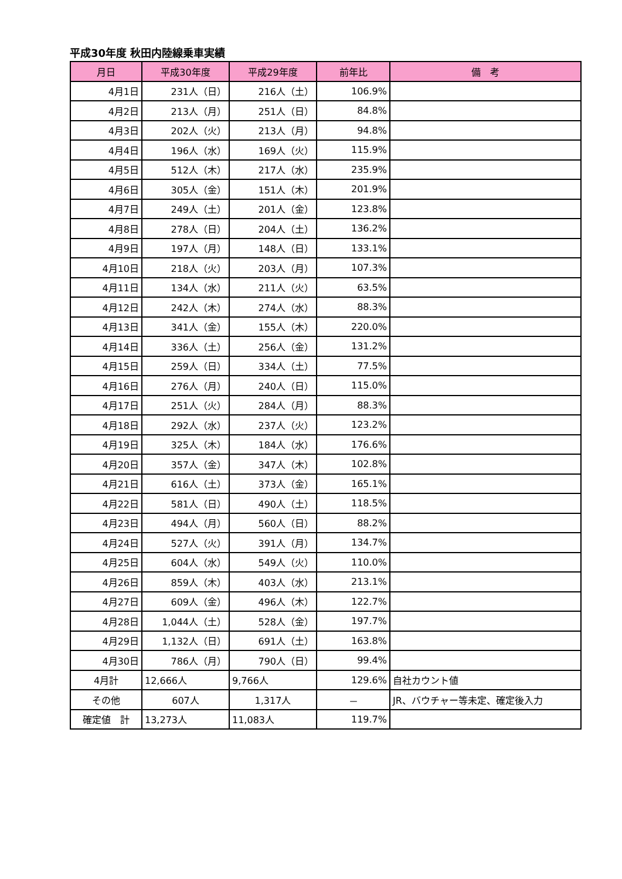平成30年度 秋田内陸線乗車実績
| 月日 | 平成30年度 | 平成29年度 | 前年比 | 備 考 |
| --- | --- | --- | --- | --- |
| 4月1日 | 231人（日） | 216人（土） | 106.9% | |
| 4月2日 | 213人（月） | 251人（日） | 84.8% | |
| 4月3日 | 202人（火） | 213人（月） | 94.8% | |
| 4月4日 | 196人（水） | 169人（火） | 115.9% | |
| 4月5日 | 512人（木） | 217人（水） | 235.9% | |
| 4月6日 | 305人（金） | 151人（木） | 201.9% | |
| 4月7日 | 249人（土） | 201人（金） | 123.8% | |
| 4月8日 | 278人（日） | 204人（土） | 136.2% | |
| 4月9日 | 197人（月） | 148人（日） | 133.1% | |
| 4月10日 | 218人（火） | 203人（月） | 107.3% | |
| 4月11日 | 134人（水） | 211人（火） | 63.5% | |
| 4月12日 | 242人（木） | 274人（水） | 88.3% | |
| 4月13日 | 341人（金） | 155人（木） | 220.0% | |
| 4月14日 | 336人（土） | 256人（金） | 131.2% | |
| 4月15日 | 259人（日） | 334人（土） | 77.5% | |
| 4月16日 | 276人（月） | 240人（日） | 115.0% | |
| 4月17日 | 251人（火） | 284人（月） | 88.3% | |
| 4月18日 | 292人（水） | 237人（火） | 123.2% | |
| 4月19日 | 325人（木） | 184人（水） | 176.6% | |
| 4月20日 | 357人（金） | 347人（木） | 102.8% | |
| 4月21日 | 616人（土） | 373人（金） | 165.1% | |
| 4月22日 | 581人（日） | 490人（土） | 118.5% | |
| 4月23日 | 494人（月） | 560人（日） | 88.2% | |
| 4月24日 | 527人（火） | 391人（月） | 134.7% | |
| 4月25日 | 604人（水） | 549人（火） | 110.0% | |
| 4月26日 | 859人（木） | 403人（水） | 213.1% | |
| 4月27日 | 609人（金） | 496人（木） | 122.7% | |
| 4月28日 | 1,044人（土） | 528人（金） | 197.7% | |
| 4月29日 | 1,132人（日） | 691人（土） | 163.8% | |
| 4月30日 | 786人（月） | 790人（日） | 99.4% | |
| 4月計 | 12,666人 | 9,766人 | 129.6% | 自社カウント値 |
| その他 | 607人 | 1,317人 | － | JR、バウチャー等未定、確定後入力 |
| 確定値 計 | 13,273人 | 11,083人 | 119.7% | |